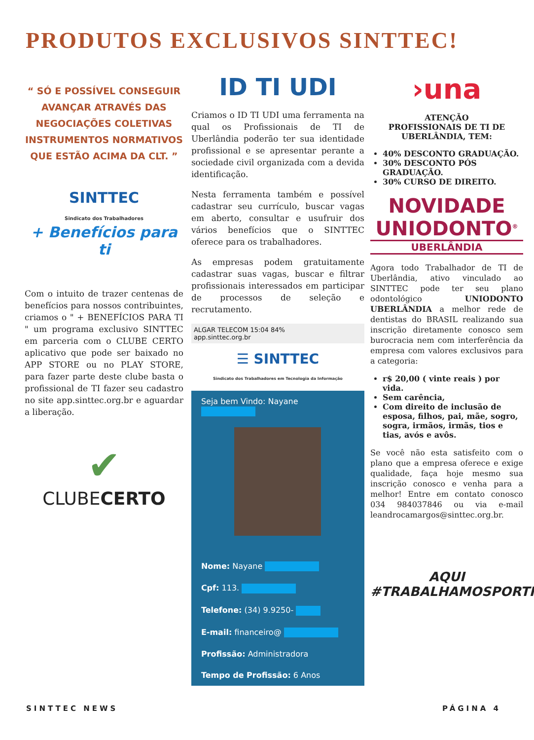PRODUTOS EXCLUSIVOS SINTTEC!
“ SÓ E POSSÍVEL CONSEGUIR AVANÇAR ATRAVÉS DAS NEGOCIAÇÕES COLETIVAS INSTRUMENTOS NORMATIVOS QUE ESTÃO ACIMA DA CLT. ”
SINTTEC
Sindicato dos Trabalhadores
+ Benefícios para ti
Com o intuito de trazer centenas de benefícios para nossos contribuintes, criamos o " + BENEFÍCIOS PARA TI " um programa exclusivo SINTTEC em parceria com o CLUBE CERTO aplicativo que pode ser baixado no APP STORE ou no PLAY STORE, para fazer parte deste clube basta o profissional de TI fazer seu cadastro no site app.sinttec.org.br e aguardar a liberação.
✔
CLUBECERTO
ID TI UDI
Criamos o ID TI UDI uma ferramenta na qual os Profissionais de TI de Uberlândia poderão ter sua identidade profissional e se apresentar perante a sociedade civil organizada com a devida identificação.
Nesta ferramenta também e possível cadastrar seu currículo, buscar vagas em aberto, consultar e usufruir dos vários benefícios que o SINTTEC oferece para os trabalhadores.
As empresas podem gratuitamente cadastrar suas vagas, buscar e filtrar profissionais interessados em participar de processos de seleção e recrutamento.
ALGAR TELECOM 15:04 84%
app.sinttec.org.br
☰ SINTTEC
Sindicato dos Trabalhadores em Tecnologia da Informação
Seja bem Vindo: Nayane
Nome: Nayane
Cpf: 113.
Telefone: (34) 9.9250-
E-mail: financeiro@
Profissão: Administradora
Tempo de Profissão: 6 Anos
›una
ATENÇÃO
PROFISSIONAIS DE TI DE UBERLÂNDIA, TEM:
40% DESCONTO GRADUAÇÃO.
30% DESCONTO PÓS GRADUAÇÃO.
30% CURSO DE DIREITO.
NOVIDADE
UNIODONTO<sup>®</sup>
UBERLÂNDIA
Agora todo Trabalhador de TI de Uberlândia, ativo vinculado ao SINTTEC pode ter seu plano odontológico UNIODONTO UBERLÂNDIA a melhor rede de dentistas do BRASIL realizando sua inscrição diretamente conosco sem burocracia nem com interferência da empresa com valores exclusivos para a categoria:
r$ 20,00 ( vinte reais ) por vida.
Sem carência,
Com direito de inclusão de esposa, filhos, pai, mãe, sogro, sogra, irmãos, irmãs, tios e tias, avós e avôs.
Se você não esta satisfeito com o plano que a empresa oferece e exige qualidade, faça hoje mesmo sua inscrição conosco e venha para a melhor! Entre em contato conosco 034 984037846 ou via e-mail leandrocamargos@sinttec.org.br.
AQUI
#TRABALHAMOSPORTI
SINTTEC NEWS PÁGINA 4